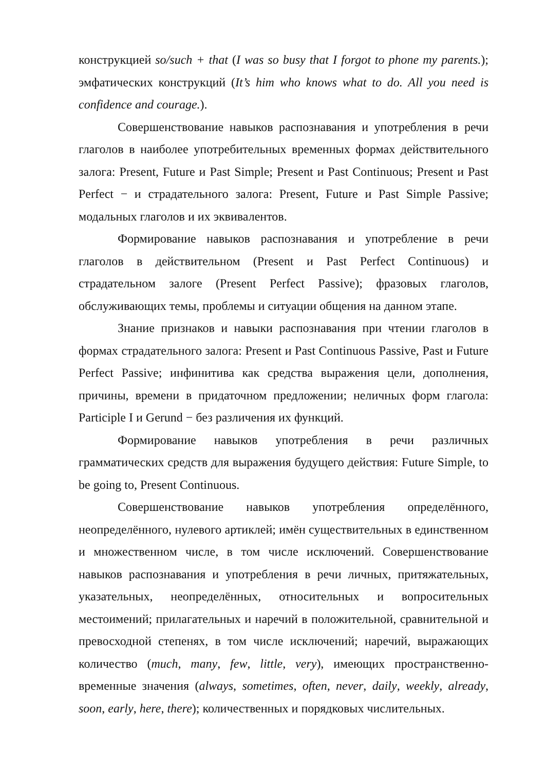конструкцией so/such + that (I was so busy that I forgot to phone my parents.); эмфатических конструкций (It’s him who knows what to do. All you need is confidence and courage.).
Совершенствование навыков распознавания и употребления в речи глаголов в наиболее употребительных временных формах действительного залога: Present, Future и Past Simple; Present и Past Continuous; Present и Past Perfect − и страдательного залога: Present, Future и Past Simple Passive; модальных глаголов и их эквивалентов.
Формирование навыков распознавания и употребление в речи глаголов в действительном (Present и Past Perfect Continuous) и страдательном залоге (Present Perfect Passive); фразовых глаголов, обслуживающих темы, проблемы и ситуации общения на данном этапе.
Знание признаков и навыки распознавания при чтении глаголов в формах страдательного залога: Present и Past Continuous Passive, Past и Future Perfect Passive; инфинитива как средства выражения цели, дополнения, причины, времени в придаточном предложении; неличных форм глагола: Participle I и Gerund − без различения их функций.
Формирование навыков употребления в речи различных грамматических средств для выражения будущего действия: Future Simple, to be going to, Present Continuous.
Совершенствование навыков употребления определённого, неопределённого, нулевого артиклей; имён существительных в единственном и множественном числе, в том числе исключений. Совершенствование навыков распознавания и употребления в речи личных, притяжательных, указательных, неопределённых, относительных и вопросительных местоимений; прилагательных и наречий в положительной, сравнительной и превосходной степенях, в том числе исключений; наречий, выражающих количество (much, many, few, little, very), имеющих пространственно-временные значения (always, sometimes, often, never, daily, weekly, already, soon, early, here, there); количественных и порядковых числительных.